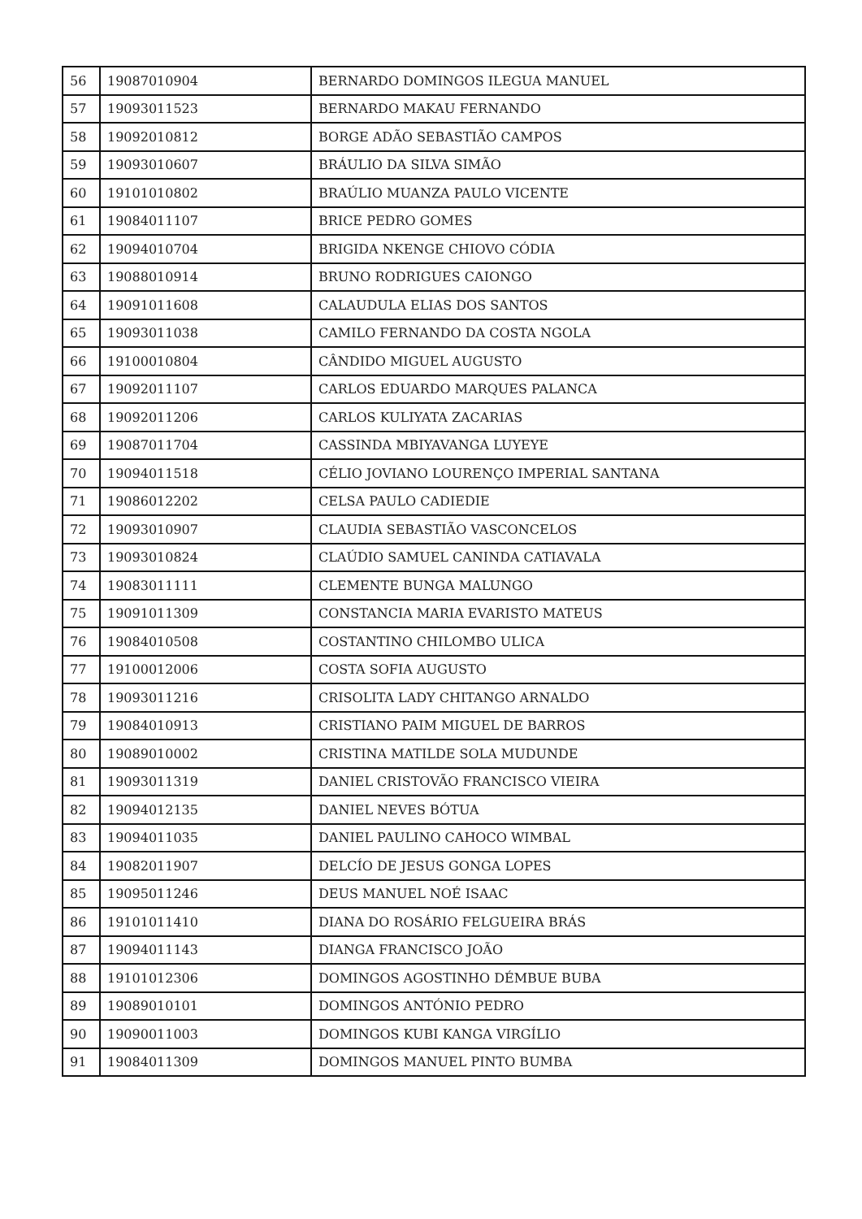| 56 | 19087010904 | BERNARDO DOMINGOS ILEGUA MANUEL |
| 57 | 19093011523 | BERNARDO MAKAU FERNANDO |
| 58 | 19092010812 | BORGE ADÃO SEBASTIÃO CAMPOS |
| 59 | 19093010607 | BRÁULIO DA SILVA SIMÃO |
| 60 | 19101010802 | BRAÚLIO MUANZA PAULO VICENTE |
| 61 | 19084011107 | BRICE PEDRO GOMES |
| 62 | 19094010704 | BRIGIDA NKENGE CHIOVO CÓDIA |
| 63 | 19088010914 | BRUNO RODRIGUES CAIONGO |
| 64 | 19091011608 | CALAUDULA ELIAS DOS SANTOS |
| 65 | 19093011038 | CAMILO FERNANDO DA COSTA NGOLA |
| 66 | 19100010804 | CÂNDIDO MIGUEL AUGUSTO |
| 67 | 19092011107 | CARLOS EDUARDO MARQUES PALANCA |
| 68 | 19092011206 | CARLOS KULIYATA ZACARIAS |
| 69 | 19087011704 | CASSINDA MBIYAVANGA LUYEYE |
| 70 | 19094011518 | CÉLIO JOVIANO LOURENÇO IMPERIAL SANTANA |
| 71 | 19086012202 | CELSA PAULO CADIEDIE |
| 72 | 19093010907 | CLAUDIA SEBASTIÃO VASCONCELOS |
| 73 | 19093010824 | CLAÚDIO SAMUEL CANINDA CATIAVALA |
| 74 | 19083011111 | CLEMENTE BUNGA MALUNGO |
| 75 | 19091011309 | CONSTANCIA MARIA EVARISTO MATEUS |
| 76 | 19084010508 | COSTANTINO CHILOMBO ULICA |
| 77 | 19100012006 | COSTA SOFIA AUGUSTO |
| 78 | 19093011216 | CRISOLITA LADY CHITANGO ARNALDO |
| 79 | 19084010913 | CRISTIANO PAIM MIGUEL DE BARROS |
| 80 | 19089010002 | CRISTINA MATILDE SOLA MUDUNDE |
| 81 | 19093011319 | DANIEL CRISTOVÃO FRANCISCO VIEIRA |
| 82 | 19094012135 | DANIEL NEVES BÓTUA |
| 83 | 19094011035 | DANIEL PAULINO CAHOCO WIMBAL |
| 84 | 19082011907 | DELCÍO DE JESUS GONGA LOPES |
| 85 | 19095011246 | DEUS MANUEL NOÉ ISAAC |
| 86 | 19101011410 | DIANA DO ROSÁRIO FELGUEIRA BRÁS |
| 87 | 19094011143 | DIANGA FRANCISCO JOÃO |
| 88 | 19101012306 | DOMINGOS AGOSTINHO DÉMBUE BUBA |
| 89 | 19089010101 | DOMINGOS ANTÓNIO PEDRO |
| 90 | 19090011003 | DOMINGOS KUBI KANGA VIRGÍLIO |
| 91 | 19084011309 | DOMINGOS MANUEL PINTO BUMBA |